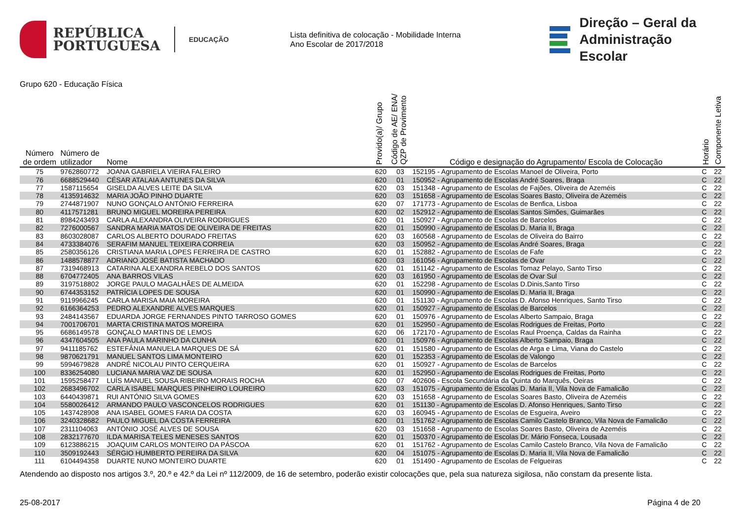REPÚBLICA
PORTUGUESA
EDUCAÇÃO
Lista definitiva de colocação - Mobilidade Interna
Ano Escolar de 2017/2018
Direção – Geral da
Administração Escolar
Grupo 620 - Educação Física
| Número de ordem | Número de utilizador | Nome | Provido(a)/ Grupo | Código de AE/ ENA/ QZP de Provimento | Código e designação do Agrupamento/ Escola de Colocação | Horário | Componente Letiva |
| --- | --- | --- | --- | --- | --- | --- | --- |
| 75 | 9762860772 | JOANA GABRIELA VIEIRA FALEIRO | 620 | 03 | 152195 - Agrupamento de Escolas Manoel de Oliveira, Porto | C | 22 |
| 76 | 6688529440 | CÉSAR ATALAIA ANTUNES DA SILVA | 620 | 01 | 150952 - Agrupamento de Escolas André Soares, Braga | C | 22 |
| 77 | 1587115654 | GISELDA ALVES LEITE DA SILVA | 620 | 03 | 151348 - Agrupamento de Escolas de Fajões, Oliveira de Azeméis | C | 22 |
| 78 | 4135914632 | MARIA JOÃO PINHO DUARTE | 620 | 03 | 151658 - Agrupamento de Escolas Soares Basto, Oliveira de Azeméis | C | 22 |
| 79 | 2744871907 | NUNO GONÇALO ANTÓNIO FERREIRA | 620 | 07 | 171773 - Agrupamento de Escolas de Benfica, Lisboa | C | 22 |
| 80 | 4117571281 | BRUNO MIGUEL MOREIRA PEREIRA | 620 | 02 | 152912 - Agrupamento de Escolas Santos Simões, Guimarães | C | 22 |
| 81 | 8984243493 | CARLA ALEXANDRA OLIVEIRA RODRIGUES | 620 | 01 | 150927 - Agrupamento de Escolas de Barcelos | C | 22 |
| 82 | 7276000567 | SANDRA MARIA MATOS DE OLIVEIRA DE FREITAS | 620 | 01 | 150990 - Agrupamento de Escolas D. Maria II, Braga | C | 22 |
| 83 | 8603028087 | CARLOS ALBERTO DOURADO FREITAS | 620 | 03 | 160568 - Agrupamento de Escolas de Oliveira do Bairro | C | 22 |
| 84 | 4733384076 | SERAFIM MANUEL TEIXEIRA CORREIA | 620 | 03 | 150952 - Agrupamento de Escolas André Soares, Braga | C | 22 |
| 85 | 2580356126 | CRISTIANA MARIA LOPES FERREIRA DE CASTRO | 620 | 01 | 152882 - Agrupamento de Escolas de Fafe | C | 22 |
| 86 | 1488578877 | ADRIANO JOSÉ BATISTA MACHADO | 620 | 03 | 161056 - Agrupamento de Escolas de Ovar | C | 22 |
| 87 | 7319468913 | CATARINA ALEXANDRA REBELO DOS SANTOS | 620 | 01 | 151142 - Agrupamento de Escolas Tomaz Pelayo, Santo Tirso | C | 22 |
| 88 | 6704772405 | ANA BARROS VILAS | 620 | 03 | 161950 - Agrupamento de Escolas de Ovar Sul | C | 22 |
| 89 | 3197518802 | JORGE PAULO MAGALHÃES DE ALMEIDA | 620 | 01 | 152298 - Agrupamento de Escolas D.Dinis,Santo Tirso | C | 22 |
| 90 | 6744353152 | PATRÍCIA LOPES DE SOUSA | 620 | 01 | 150990 - Agrupamento de Escolas D. Maria II, Braga | C | 22 |
| 91 | 9119966245 | CARLA MARISA MAIA MOREIRA | 620 | 01 | 151130 - Agrupamento de Escolas D. Afonso Henriques, Santo Tirso | C | 22 |
| 92 | 6166364253 | PEDRO ALEXANDRE ALVES MARQUES | 620 | 01 | 150927 - Agrupamento de Escolas de Barcelos | C | 22 |
| 93 | 2484143567 | EDUARDA JORGE FERNANDES PINTO TARROSO GOMES | 620 | 01 | 150976 - Agrupamento de Escolas Alberto Sampaio, Braga | C | 22 |
| 94 | 7001706701 | MARTA CRISTINA MATOS MOREIRA | 620 | 01 | 152950 - Agrupamento de Escolas Rodrigues de Freitas, Porto | C | 22 |
| 95 | 6686149578 | GONÇALO MARTINS DE LEMOS | 620 | 06 | 172170 - Agrupamento de Escolas Raul Proença, Caldas da Rainha | C | 22 |
| 96 | 4347604505 | ANA PAULA MARINHO DA CUNHA | 620 | 01 | 150976 - Agrupamento de Escolas Alberto Sampaio, Braga | C | 22 |
| 97 | 9411185762 | ESTEFÂNIA MANUELA MARQUES DE SÁ | 620 | 01 | 151580 - Agrupamento de Escolas de Arga e Lima, Viana do Castelo | C | 22 |
| 98 | 9870621791 | MANUEL SANTOS LIMA MONTEIRO | 620 | 01 | 152353 - Agrupamento de Escolas de Valongo | C | 22 |
| 99 | 5994679828 | ANDRÉ NICOLAU PINTO CERQUEIRA | 620 | 01 | 150927 - Agrupamento de Escolas de Barcelos | C | 22 |
| 100 | 8336254080 | LUCIANA MARIA VAZ DE SOUSA | 620 | 01 | 152950 - Agrupamento de Escolas Rodrigues de Freitas, Porto | C | 22 |
| 101 | 1595258477 | LUÍS MANUEL SOUSA RIBEIRO MORAIS ROCHA | 620 | 07 | 402606 - Escola Secundária da Quinta do Marquês, Oeiras | C | 22 |
| 102 | 2683496702 | CARLA ISABEL MARQUES PINHEIRO LOUREIRO | 620 | 03 | 151075 - Agrupamento de Escolas D. Maria II, Vila Nova de Famalicão | C | 22 |
| 103 | 6440439871 | RUI ANTÓNIO SILVA GOMES | 620 | 03 | 151658 - Agrupamento de Escolas Soares Basto, Oliveira de Azeméis | C | 22 |
| 104 | 5580026412 | ARMANDO PAULO VASCONCELOS RODRIGUES | 620 | 01 | 151130 - Agrupamento de Escolas D. Afonso Henriques, Santo Tirso | C | 22 |
| 105 | 1437428908 | ANA ISABEL GOMES FARIA DA COSTA | 620 | 03 | 160945 - Agrupamento de Escolas de Esgueira, Aveiro | C | 22 |
| 106 | 3240328682 | PAULO MIGUEL DA COSTA FERREIRA | 620 | 01 | 151762 - Agrupamento de Escolas Camilo Castelo Branco, Vila Nova de Famalicão | C | 22 |
| 107 | 2311104063 | ANTÓNIO JOSÉ ALVES DE SOUSA | 620 | 03 | 151658 - Agrupamento de Escolas Soares Basto, Oliveira de Azeméis | C | 22 |
| 108 | 2832177670 | ILDA MARISA TELES MENESES SANTOS | 620 | 01 | 150370 - Agrupamento de Escolas Dr. Mário Fonseca, Lousada | C | 22 |
| 109 | 6123886215 | JOAQUIM CARLOS MONTEIRO DA PÁSCOA | 620 | 01 | 151762 - Agrupamento de Escolas Camilo Castelo Branco, Vila Nova de Famalicão | C | 22 |
| 110 | 3509192443 | SÉRGIO HUMBERTO PEREIRA DA SILVA | 620 | 04 | 151075 - Agrupamento de Escolas D. Maria II, Vila Nova de Famalicão | C | 22 |
| 111 | 6104494358 | DUARTE NUNO MONTEIRO DUARTE | 620 | 01 | 151490 - Agrupamento de Escolas de Felgueiras | C | 22 |
Atendendo ao disposto nos artigos 3.º, 20.º e 42.º da Lei nº 112/2009, de 16 de setembro, poderão existir colocações que, pela sua natureza sigilosa, não constam da presente lista.
25-08-2017 Página 4 de 20